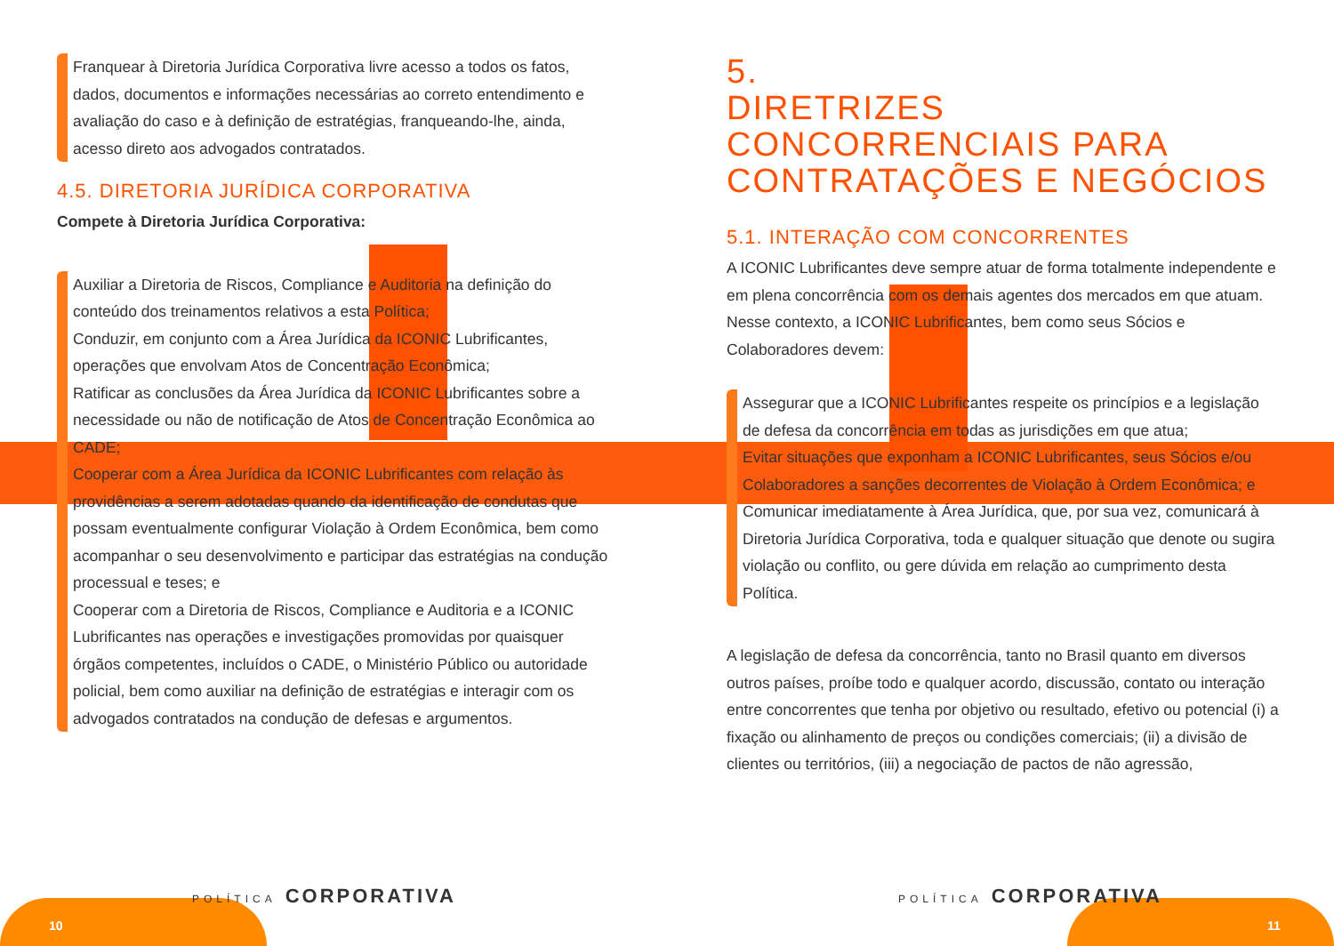Franquear à Diretoria Jurídica Corporativa livre acesso a todos os fatos, dados, documentos e informações necessárias ao correto entendimento e avaliação do caso e à definição de estratégias, franqueando-lhe, ainda, acesso direto aos advogados contratados.
4.5. DIRETORIA JURÍDICA CORPORATIVA
Compete à Diretoria Jurídica Corporativa:
Auxiliar a Diretoria de Riscos, Compliance e Auditoria na definição do conteúdo dos treinamentos relativos a esta Política;
Conduzir, em conjunto com a Área Jurídica da ICONIC Lubrificantes, operações que envolvam Atos de Concentração Econômica;
Ratificar as conclusões da Área Jurídica da ICONIC Lubrificantes sobre a necessidade ou não de notificação de Atos de Concentração Econômica ao CADE;
Cooperar com a Área Jurídica da ICONIC Lubrificantes com relação às providências a serem adotadas quando da identificação de condutas que possam eventualmente configurar Violação à Ordem Econômica, bem como acompanhar o seu desenvolvimento e participar das estratégias na condução processual e teses; e
Cooperar com a Diretoria de Riscos, Compliance e Auditoria e a ICONIC Lubrificantes nas operações e investigações promovidas por quaisquer órgãos competentes, incluídos o CADE, o Ministério Público ou autoridade policial, bem como auxiliar na definição de estratégias e interagir com os advogados contratados na condução de defesas e argumentos.
5.
DIRETRIZES CONCORRENCIAIS PARA CONTRATAÇÕES E NEGÓCIOS
5.1. INTERAÇÃO COM CONCORRENTES
A ICONIC Lubrificantes deve sempre atuar de forma totalmente independente e em plena concorrência com os demais agentes dos mercados em que atuam. Nesse contexto, a ICONIC Lubrificantes, bem como seus Sócios e Colaboradores devem:
Assegurar que a ICONIC Lubrificantes respeite os princípios e a legislação de defesa da concorrência em todas as jurisdições em que atua;
Evitar situações que exponham a ICONIC Lubrificantes, seus Sócios e/ou Colaboradores a sanções decorrentes de Violação à Ordem Econômica; e
Comunicar imediatamente à Área Jurídica, que, por sua vez, comunicará à Diretoria Jurídica Corporativa, toda e qualquer situação que denote ou sugira violação ou conflito, ou gere dúvida em relação ao cumprimento desta Política.
A legislação de defesa da concorrência, tanto no Brasil quanto em diversos outros países, proíbe todo e qualquer acordo, discussão, contato ou interação entre concorrentes que tenha por objetivo ou resultado, efetivo ou potencial (i) a fixação ou alinhamento de preços ou condições comerciais; (ii) a divisão de clientes ou territórios, (iii) a negociação de pactos de não agressão,
POLÍTICA CORPORATIVA
10
POLÍTICA CORPORATIVA
11